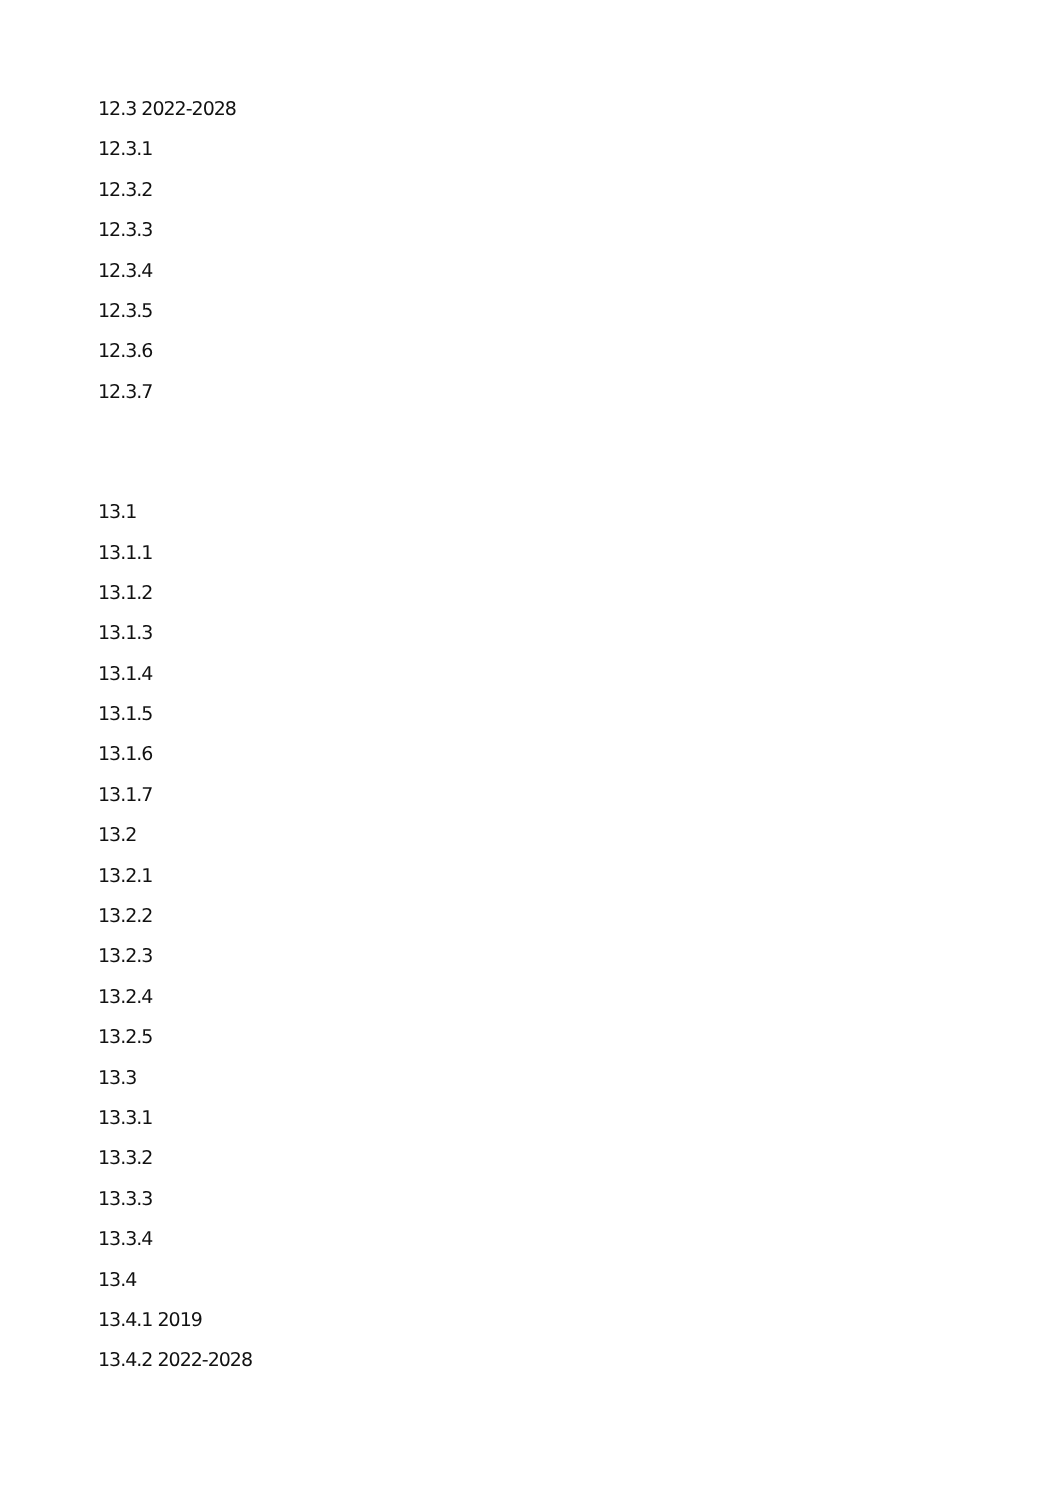12.3 2022-2028
12.3.1
12.3.2
12.3.3
12.3.4
12.3.5
12.3.6
12.3.7
13.1
13.1.1
13.1.2
13.1.3
13.1.4
13.1.5
13.1.6
13.1.7
13.2
13.2.1
13.2.2
13.2.3
13.2.4
13.2.5
13.3
13.3.1
13.3.2
13.3.3
13.3.4
13.4
13.4.1 2019
13.4.2 2022-2028